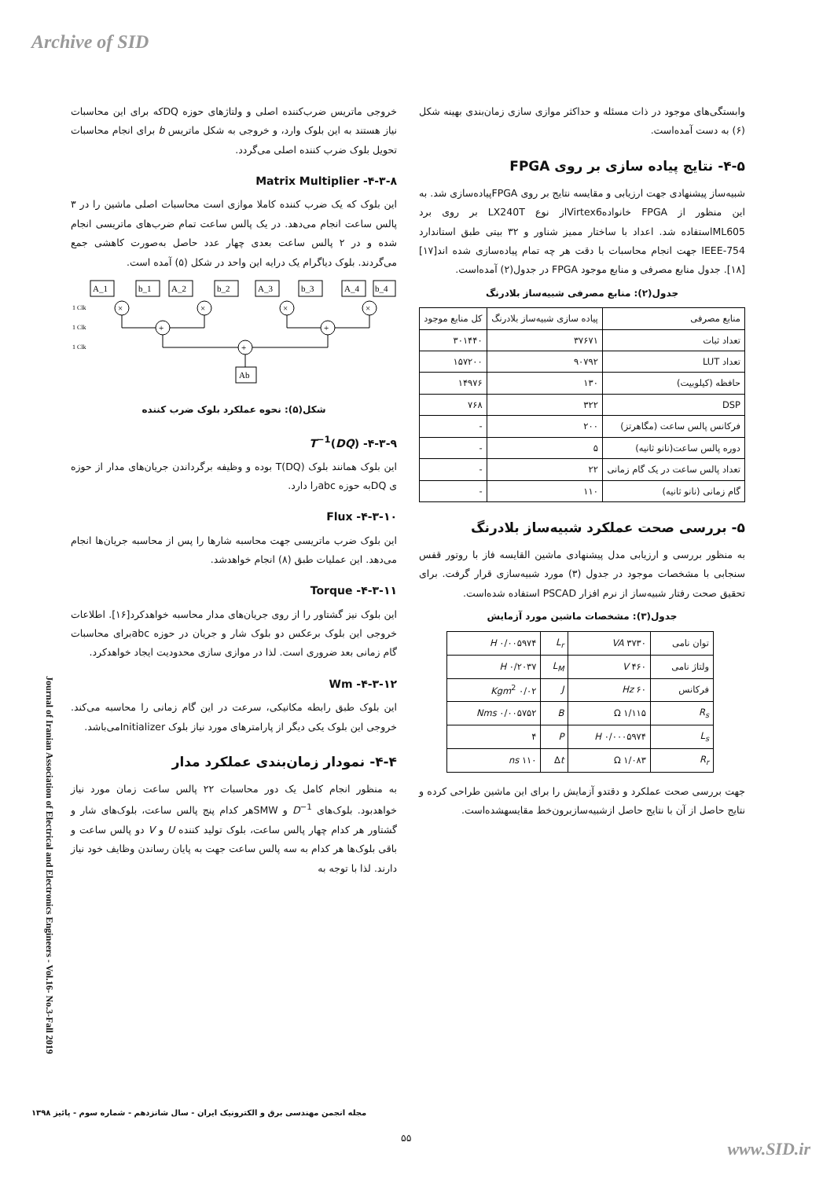Archive of SID
خروجی ماتریس ضرب‌کننده اصلی و ولتاژهای حوزه DQکه برای این محاسبات نیاز هستند به این بلوک وارد، و خروجی به شکل ماتریس b برای انجام محاسبات تحویل بلوک ضرب کننده اصلی می‌گردد.
۴-۳-۸- Matrix Multiplier
این بلوک که یک ضرب کننده کاملا موازی است محاسبات اصلی ماشین را در ۳ پالس ساعت انجام می‌دهد. در یک پالس ساعت تمام ضرب‌های ماتریسی انجام شده و در ۲ پالس ساعت بعدی چهار عدد حاصل به‌صورت کاهشی جمع می‌گردند. بلوک دیاگرام یک درایه این واحد در شکل (۵) آمده است.
A_1
b_1
A_2
b_2
A_3
b_3
A_4
b_4
×
×
×
×
+
+
+
Ab
1 Clk
1 Clk
1 Clk
شکل(۵): نحوه عملکرد بلوک ضرب کننده
۴-۳-۹- T<sup>−1</sup>(DQ)
این بلوک همانند بلوک T(DQ) بوده و وظیفه برگرداندن جریان‌های مدار از حوزه ی DQبه حوزه abcرا دارد.
۴-۳-۱۰- Flux
این بلوک ضرب ماتریسی جهت محاسبه شارها را پس از محاسبه جریان‌ها انجام می‌دهد. این عملیات طبق (۸) انجام خواهدشد.
۴-۳-۱۱- Torque
این بلوک نیز گشتاور را از روی جریان‌های مدار محاسبه خواهدکرد[۱۶]. اطلاعات خروجی این بلوک برعکس دو بلوک شار و جریان در حوزه abcبرای محاسبات گام زمانی بعد ضروری است. لذا در موازی سازی محدودیت ایجاد خواهدکرد.
۴-۳-۱۲- Wm
این بلوک طبق رابطه مکانیکی، سرعت در این گام زمانی را محاسبه می‌کند. خروجی این بلوک یکی دیگر از پارامترهای مورد نیاز بلوک Initializerمی‌باشد.
۴-۴- نمودار زمان‌بندی عملکرد مدار
به منظور انجام کامل یک دور محاسبات ۲۲ پالس ساعت زمان مورد نیاز خواهدبود. بلوک‌های D<sup>−1</sup> و SMWهر کدام پنج پالس ساعت، بلوک‌های شار و گشتاور هر کدام چهار پالس ساعت، بلوک تولید کننده U و V دو پالس ساعت و باقی بلوک‌ها هر کدام به سه پالس ساعت جهت به پایان رساندن وظایف خود نیاز دارند. لذا با توجه به
وابستگی‌های موجود در ذات مسئله و حداکثر موازی سازی زمان‌بندی بهینه شکل (۶) به دست آمده‌است.
۴-۵- نتایج پیاده سازی بر روی FPGA
شبیه‌ساز پیشنهادی جهت ارزیابی و مقایسه نتایج بر روی FPGAپیاده‌سازی شد. به این منظور از FPGA خانوادهVirtex6از نوع LX240T بر روی برد ML605استفاده شد. اعداد با ساختار ممیز شناور و ۳۲ بیتی طبق استاندارد IEEE-754 جهت انجام محاسبات با دقت هر چه تمام پیاده‌سازی شده اند[۱۷][۱۸]. جدول منابع مصرفی و منابع موجود FPGA در جدول(۲) آمده‌است.
جدول(۲): منابع مصرفی شبیه‌ساز بلادرنگ
| منابع مصرفی | پیاده سازی شبیه‌ساز بلادرنگ | کل منابع موجود |
| --- | --- | --- |
| تعداد ثبات | ۳۷۶۷۱ | ۳۰۱۴۴۰ |
| تعداد LUT | ۹۰۷۹۲ | ۱۵۷۲۰۰ |
| حافظه (کیلوبیت) | ۱۳۰ | ۱۴۹۷۶ |
| DSP | ۳۲۲ | ۷۶۸ |
| فرکانس پالس ساعت (مگاهرتز) | ۲۰۰ | - |
| دوره پالس ساعت(نانو ثانیه) | ۵ | - |
| تعداد پالس ساعت در یک گام زمانی | ۲۲ | - |
| گام زمانی (نانو ثانیه) | ۱۱۰ | - |
۵- بررسی صحت عملکرد شبیه‌ساز بلادرنگ
به منظور بررسی و ارزیابی مدل پیشنهادی ماشین القایسه فاز با روتور قفس سنجابی با مشخصات موجود در جدول (۳) مورد شبیه‌سازی قرار گرفت. برای تحقیق صحت رفتار شبیه‌ساز از نرم افزار PSCAD استفاده شده‌است.
جدول(۳): مشخصات ماشین مورد آزمایش
| توان نامی | ۳۷۳۰ VA | L<sub>r</sub> | ۰/۰۰۵۹۷۴ H |
| ولتاژ نامی | ۴۶۰ V | L<sub>M</sub> | ۰/۲۰۳۷ H |
| فرکانس | ۶۰ Hz | J | ۰/۰۲ Kgm<sup>2</sup> |
| R<sub>s</sub> | ۱/۱۱۵ Ω | B | ۰/۰۰۵۷۵۲ Nms |
| L<sub>s</sub> | ۰/۰۰۰۵۹۷۴ H | P | ۴ |
| R<sub>r</sub> | ۱/۰۸۳ Ω | Δ t | ۱۱۰ ns |
جهت بررسی صحت عملکرد و دقتدو آزمایش را برای این ماشین طراحی کرده و نتایج حاصل از آن با نتایج حاصل ازشبیه‌سازبرون‌خط مقایسهشده‌است.
Journal of Iranian Association of Electrical and Electronics Engineers - Vol.16- No.3-Fall 2019
مجله انجمن مهندسی برق و الکترونیک ایران - سال شانزدهم - شماره سوم - پائیز ۱۳۹۸
۵۵
www.SID.ir